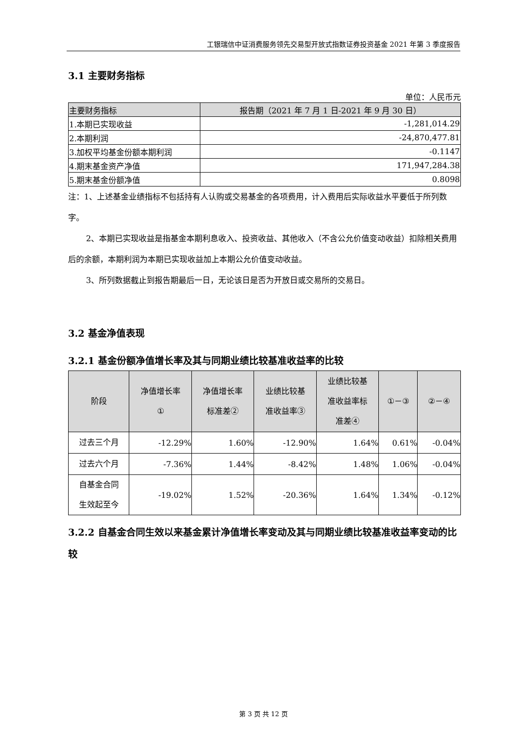工银瑞信中证消费服务领先交易型开放式指数证券投资基金 2021 年第 3 季度报告
3.1 主要财务指标
单位：人民币元
| 主要财务指标 | 报告期（2021 年 7 月 1 日-2021 年 9 月 30 日） |
| --- | --- |
| 1.本期已实现收益 | -1,281,014.29 |
| 2.本期利润 | -24,870,477.81 |
| 3.加权平均基金份额本期利润 | -0.1147 |
| 4.期末基金资产净值 | 171,947,284.38 |
| 5.期末基金份额净值 | 0.8098 |
注：1、上述基金业绩指标不包括持有人认购或交易基金的各项费用，计入费用后实际收益水平要低于所列数字。
2、本期已实现收益是指基金本期利息收入、投资收益、其他收入（不含公允价值变动收益）扣除相关费用后的余额，本期利润为本期已实现收益加上本期公允价值变动收益。
3、所列数据截止到报告期最后一日，无论该日是否为开放日或交易所的交易日。
3.2 基金净值表现
3.2.1 基金份额净值增长率及其与同期业绩比较基准收益率的比较
| 阶段 | 净值增长率 ① | 净值增长率 标准差② | 业绩比较基 准收益率③ | 业绩比较基 准收益率标 准差④ | ①－③ | ②－④ |
| --- | --- | --- | --- | --- | --- | --- |
| 过去三个月 | -12.29% | 1.60% | -12.90% | 1.64% | 0.61% | -0.04% |
| 过去六个月 | -7.36% | 1.44% | -8.42% | 1.48% | 1.06% | -0.04% |
| 自基金合同 生效起至今 | -19.02% | 1.52% | -20.36% | 1.64% | 1.34% | -0.12% |
3.2.2 自基金合同生效以来基金累计净值增长率变动及其与同期业绩比较基准收益率变动的比较
第 3 页 共 12 页